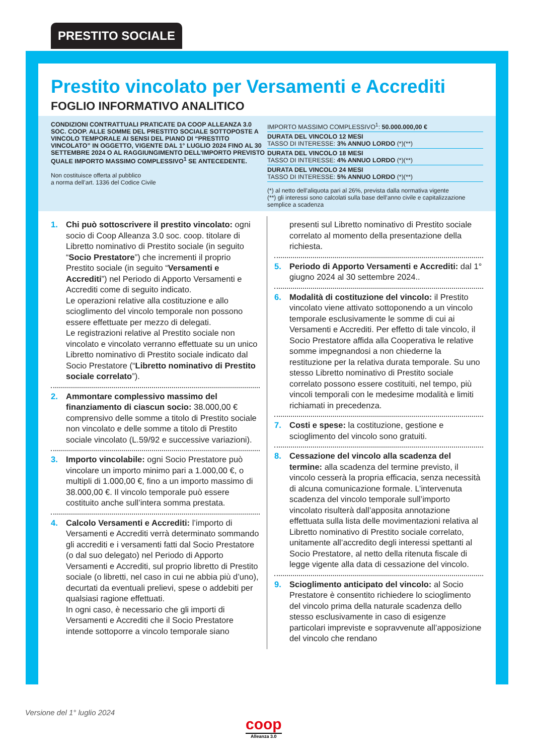PRESTITO SOCIALE
Prestito vincolato per Versamenti e Accrediti
FOGLIO INFORMATIVO ANALITICO
CONDIZIONI CONTRATTUALI PRATICATE DA COOP ALLEANZA 3.0 SOC. COOP. ALLE SOMME DEL PRESTITO SOCIALE SOTTOPOSTE A VINCOLO TEMPORALE AI SENSI DEL PIANO DI “PRESTITO VINCOLATO” IN OGGETTO, VIGENTE DAL 1° LUGLIO 2024 FINO AL 30 SETTEMBRE 2024 O AL RAGGIUNGIMENTO DELL’IMPORTO PREVISTO QUALE IMPORTO MASSIMO COMPLESSIVO<sup>1</sup> SE ANTECEDENTE.
Non costituisce offerta al pubblico
a norma dell’art. 1336 del Codice Civile
IMPORTO MASSIMO COMPLESSIVO<sup>1</sup>: 50.000.000,00 €
DURATA DEL VINCOLO 12 MESI
TASSO DI INTERESSE: 3% ANNUO LORDO (*)(**)
DURATA DEL VINCOLO 18 MESI
TASSO DI INTERESSE: 4% ANNUO LORDO (*)(**)
DURATA DEL VINCOLO 24 MESI
TASSO DI INTERESSE: 5% ANNUO LORDO (*)(**)
(*) al netto dell’aliquota pari al 26%, prevista dalla normativa vigente
(**) gli interessi sono calcolati sulla base dell’anno civile e capitalizzazione semplice a scadenza
1. Chi può sottoscrivere il prestito vincolato: ogni socio di Coop Alleanza 3.0 soc. coop. titolare di Libretto nominativo di Prestito sociale (in seguito “Socio Prestatore”) che incrementi il proprio Prestito sociale (in seguito “Versamenti e Accrediti”) nel Periodo di Apporto Versamenti e Accrediti come di seguito indicato.
Le operazioni relative alla costituzione e allo scioglimento del vincolo temporale non possono essere effettuate per mezzo di delegati.
Le registrazioni relative al Prestito sociale non vincolato e vincolato verranno effettuate su un unico Libretto nominativo di Prestito sociale indicato dal Socio Prestatore (“Libretto nominativo di Prestito sociale correlato”).
2. Ammontare complessivo massimo del finanziamento di ciascun socio: 38.000,00 € comprensivo delle somme a titolo di Prestito sociale non vincolato e delle somme a titolo di Prestito sociale vincolato (L.59/92 e successive variazioni).
3. Importo vincolabile: ogni Socio Prestatore può vincolare un importo minimo pari a 1.000,00 €, o multipli di 1.000,00 €, fino a un importo massimo di 38.000,00 €. Il vincolo temporale può essere costituito anche sull’intera somma prestata.
4. Calcolo Versamenti e Accrediti: l’importo di Versamenti e Accrediti verrà determinato sommando gli accrediti e i versamenti fatti dal Socio Prestatore (o dal suo delegato) nel Periodo di Apporto Versamenti e Accrediti, sul proprio libretto di Prestito sociale (o libretti, nel caso in cui ne abbia più d’uno), decurtati da eventuali prelievi, spese o addebiti per qualsiasi ragione effettuati.
In ogni caso, è necessario che gli importi di Versamenti e Accrediti che il Socio Prestatore intende sottoporre a vincolo temporale siano
presenti sul Libretto nominativo di Prestito sociale correlato al momento della presentazione della richiesta.
5. Periodo di Apporto Versamenti e Accrediti: dal 1° giugno 2024 al 30 settembre 2024..
6. Modalità di costituzione del vincolo: il Prestito vincolato viene attivato sottoponendo a un vincolo temporale esclusivamente le somme di cui ai Versamenti e Accrediti. Per effetto di tale vincolo, il Socio Prestatore affida alla Cooperativa le relative somme impegnandosi a non chiederne la restituzione per la relativa durata temporale. Su uno stesso Libretto nominativo di Prestito sociale correlato possono essere costituiti, nel tempo, più vincoli temporali con le medesime modalità e limiti richiamati in precedenza.
7. Costi e spese: la costituzione, gestione e scioglimento del vincolo sono gratuiti.
8. Cessazione del vincolo alla scadenza del termine: alla scadenza del termine previsto, il vincolo cesserà la propria efficacia, senza necessità di alcuna comunicazione formale. L’intervenuta scadenza del vincolo temporale sull’importo vincolato risulterà dall’apposita annotazione effettuata sulla lista delle movimentazioni relativa al Libretto nominativo di Prestito sociale correlato, unitamente all’accredito degli interessi spettanti al Socio Prestatore, al netto della ritenuta fiscale di legge vigente alla data di cessazione del vincolo.
9. Scioglimento anticipato del vincolo: al Socio Prestatore è consentito richiedere lo scioglimento del vincolo prima della naturale scadenza dello stesso esclusivamente in caso di esigenze particolari impreviste e sopravvenute all’apposizione del vincolo che rendano
Versione del 1° luglio 2024
coop
Alleanza 3.0